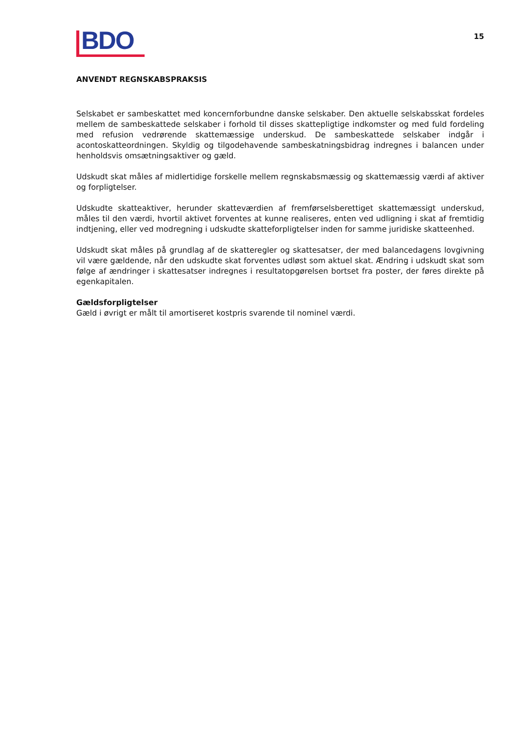BDO
15
ANVENDT REGNSKABSPRAKSIS
Selskabet er sambeskattet med koncernforbundne danske selskaber. Den aktuelle selskabsskat fordeles mellem de sambeskattede selskaber i forhold til disses skattepligtige indkomster og med fuld fordeling med refusion vedrørende skattemæssige underskud. De sambeskattede selskaber indgår i acontoskatteordningen. Skyldig og tilgodehavende sambeskatningsbidrag indregnes i balancen under henholdsvis omsætningsaktiver og gæld.
Udskudt skat måles af midlertidige forskelle mellem regnskabsmæssig og skattemæssig værdi af aktiver og forpligtelser.
Udskudte skatteaktiver, herunder skatteværdien af fremførselsberettiget skattemæssigt underskud, måles til den værdi, hvortil aktivet forventes at kunne realiseres, enten ved udligning i skat af fremtidig indtjening, eller ved modregning i udskudte skatteforpligtelser inden for samme juridiske skatteenhed.
Udskudt skat måles på grundlag af de skatteregler og skattesatser, der med balancedagens lovgivning vil være gældende, når den udskudte skat forventes udløst som aktuel skat. Ændring i udskudt skat som følge af ændringer i skattesatser indregnes i resultatopgørelsen bortset fra poster, der føres direkte på egenkapitalen.
Gældsforpligtelser
Gæld i øvrigt er målt til amortiseret kostpris svarende til nominel værdi.